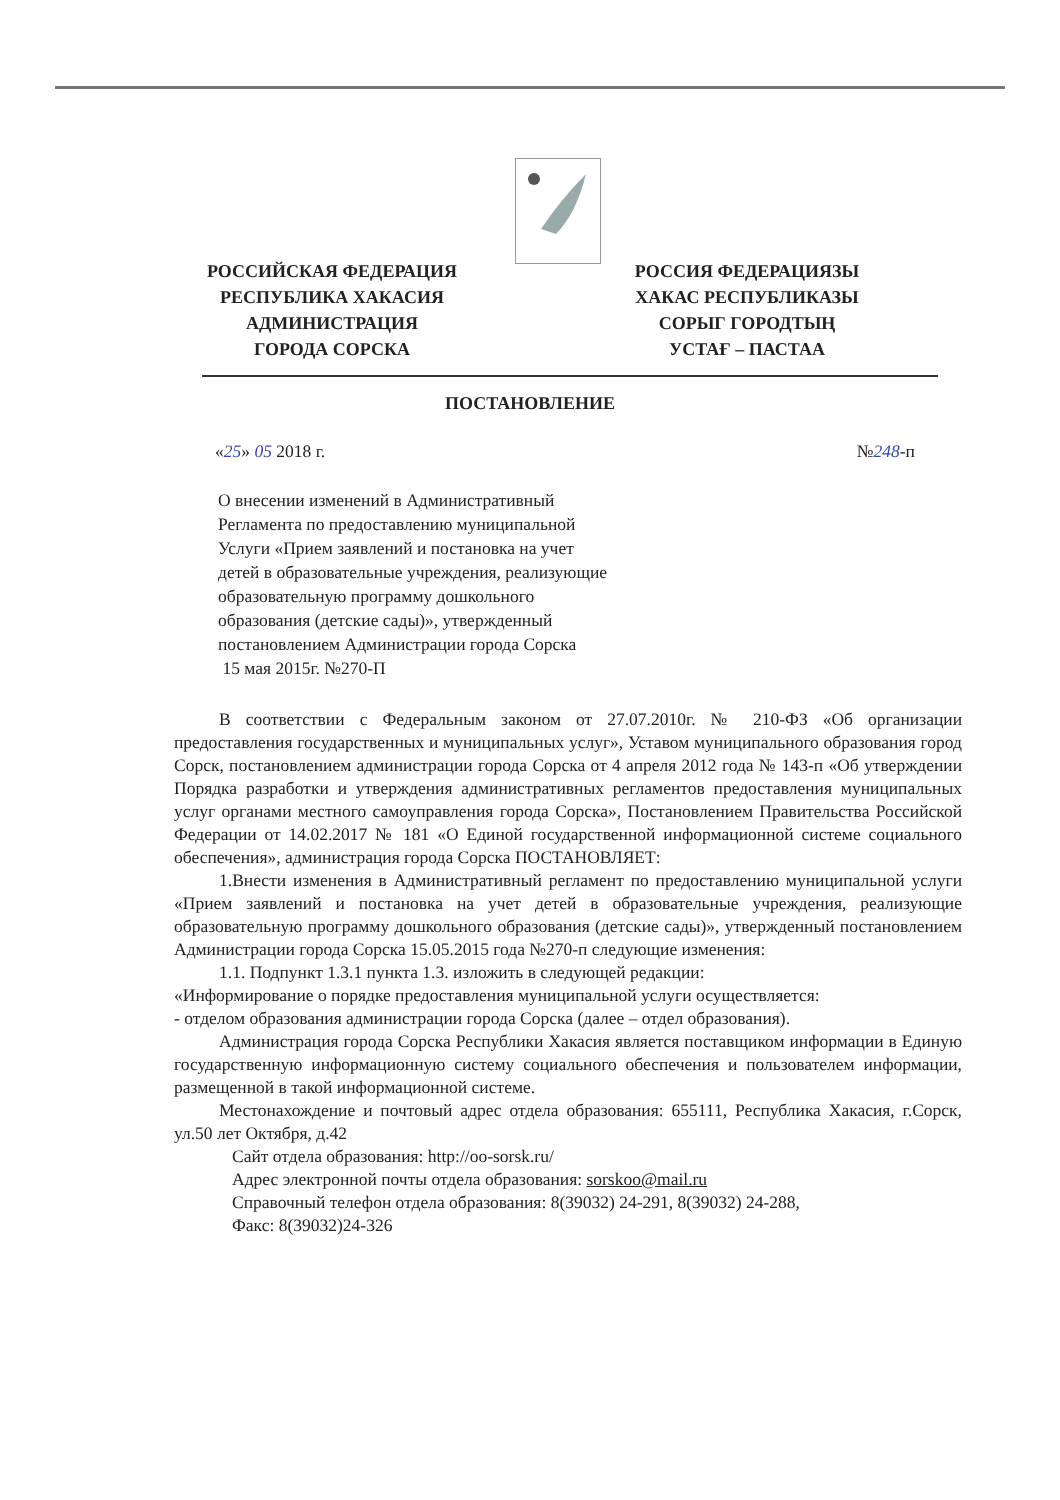РОССИЙСКАЯ ФЕДЕРАЦИЯ
РЕСПУБЛИКА ХАКАСИЯ
АДМИНИСТРАЦИЯ
ГОРОДА СОРСКА
РОССИЯ ФЕДЕРАЦИЯЗЫ
ХАКАС РЕСПУБЛИКАЗЫ
СОРЫГ ГОРОДТЫҢ
УСТАҒ – ПАСТАА
ПОСТАНОВЛЕНИЕ
«25» 05 2018 г. №248-п
О внесении изменений в Административный
Регламента по предоставлению муниципальной
Услуги «Прием заявлений и постановка на учет
детей в образовательные учреждения, реализующие
образовательную программу дошкольного
образования (детские сады)», утвержденный
постановлением Администрации города Сорска
15 мая 2015г. №270-П
В соответствии с Федеральным законом от 27.07.2010г. № 210-ФЗ «Об организации предоставления государственных и муниципальных услуг», Уставом муниципального образования город Сорск, постановлением администрации города Сорска от 4 апреля 2012 года № 143-п «Об утверждении Порядка разработки и утверждения административных регламентов предоставления муниципальных услуг органами местного самоуправления города Сорска», Постановлением Правительства Российской Федерации от 14.02.2017 № 181 «О Единой государственной информационной системе социального обеспечения», администрация города Сорска ПОСТАНОВЛЯЕТ:
1.Внести изменения в Административный регламент по предоставлению муниципальной услуги «Прием заявлений и постановка на учет детей в образовательные учреждения, реализующие образовательную программу дошкольного образования (детские сады)», утвержденный постановлением Администрации города Сорска 15.05.2015 года №270-п следующие изменения:
1.1. Подпункт 1.3.1 пункта 1.3. изложить в следующей редакции:
«Информирование о порядке предоставления муниципальной услуги осуществляется:
- отделом образования администрации города Сорска (далее – отдел образования).
Администрация города Сорска Республики Хакасия является поставщиком информации в Единую государственную информационную систему социального обеспечения и пользователем информации, размещенной в такой информационной системе.
Местонахождение и почтовый адрес отдела образования: 655111, Республика Хакасия, г.Сорск, ул.50 лет Октября, д.42
Сайт отдела образования: http://oo-sorsk.ru/
Адрес электронной почты отдела образования: sorskoo@mail.ru
Справочный телефон отдела образования: 8(39032) 24-291, 8(39032) 24-288,
Факс: 8(39032)24-326